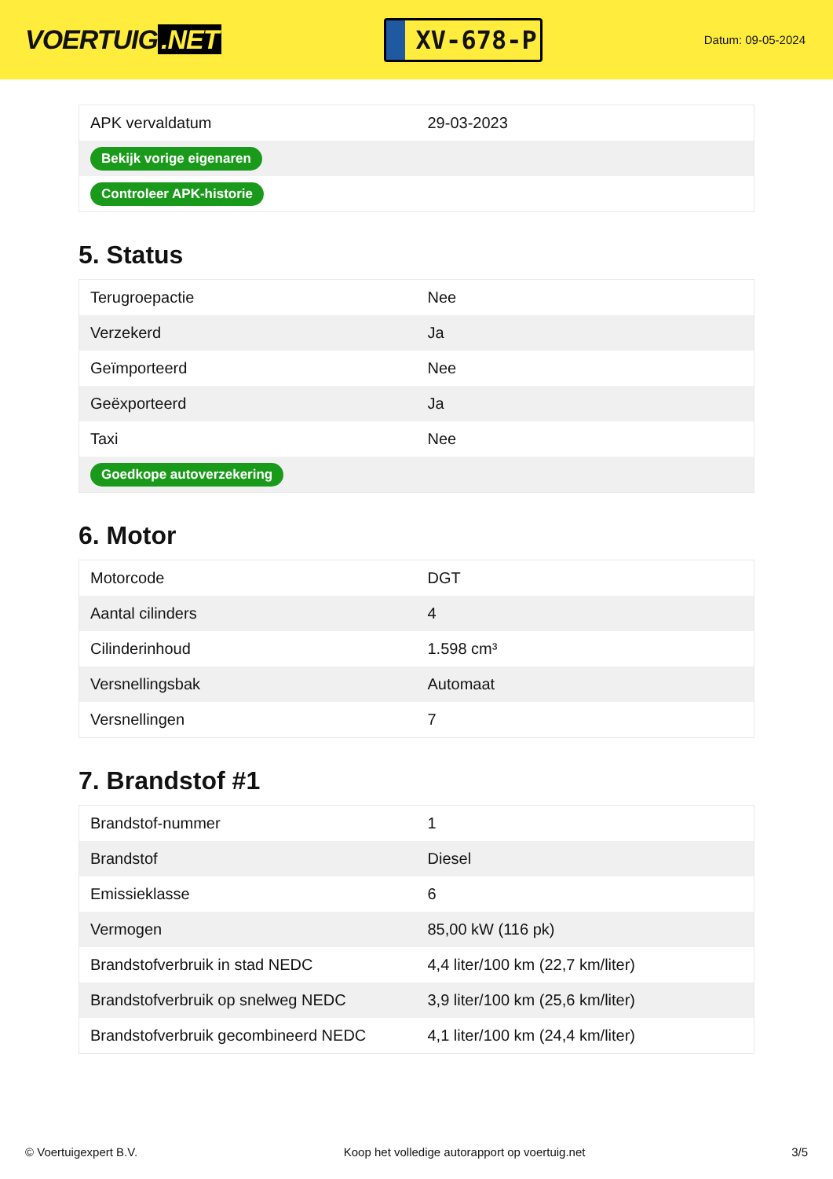VOERTUIG.NET
XV-678-P
Datum: 09-05-2024
| APK vervaldatum | 29-03-2023 |
| Bekijk vorige eigenaren | |
| Controleer APK-historie | |
5. Status
| Terugroepactie | Nee |
| Verzekerd | Ja |
| Geïmporteerd | Nee |
| Geëxporteerd | Ja |
| Taxi | Nee |
| Goedkope autoverzekering | |
6. Motor
| Motorcode | DGT |
| Aantal cilinders | 4 |
| Cilinderinhoud | 1.598 cm³ |
| Versnellingsbak | Automaat |
| Versnellingen | 7 |
7. Brandstof #1
| Brandstof-nummer | 1 |
| Brandstof | Diesel |
| Emissieklasse | 6 |
| Vermogen | 85,00 kW (116 pk) |
| Brandstofverbruik in stad NEDC | 4,4 liter/100 km (22,7 km/liter) |
| Brandstofverbruik op snelweg NEDC | 3,9 liter/100 km (25,6 km/liter) |
| Brandstofverbruik gecombineerd NEDC | 4,1 liter/100 km (24,4 km/liter) |
© Voertuigexpert B.V. Koop het volledige autorapport op voertuig.net 3/5